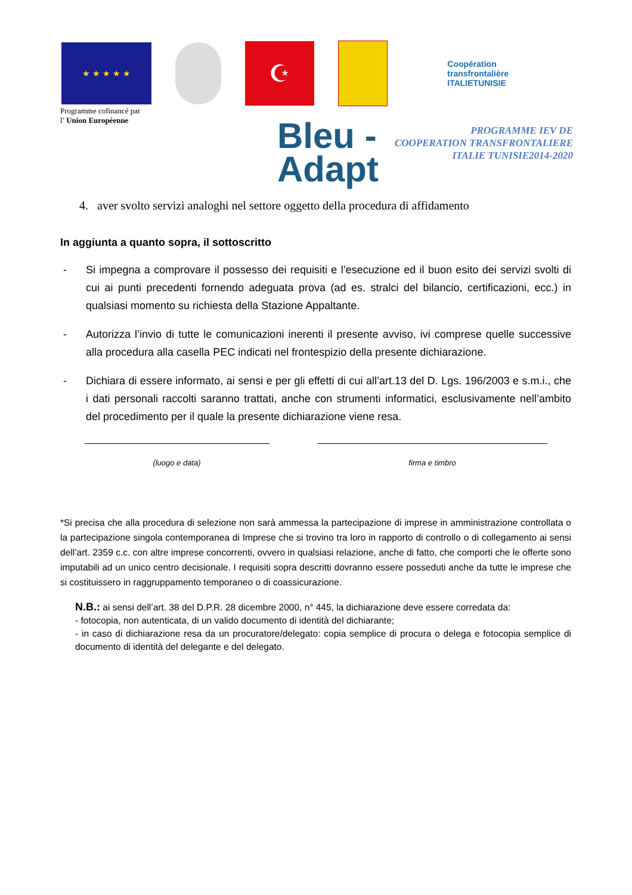★ ★ ★ ★ ★
☪
Coopération transfrontalière
ITALIETUNISIE
Programme cofinancé par
l’ Union Européenne
Bleu -
Adapt
PROGRAMME IEV DE
COOPERATION TRANSFRONTALIERE
ITALIE TUNISIE2014-2020
4. aver svolto servizi analoghi nel settore oggetto della procedura di affidamento
In aggiunta a quanto sopra, il sottoscritto
- Si impegna a comprovare il possesso dei requisiti e l’esecuzione ed il buon esito dei servizi svolti di cui ai punti precedenti fornendo adeguata prova (ad es. stralci del bilancio, certificazioni, ecc.) in qualsiasi momento su richiesta della Stazione Appaltante.
- Autorizza l’invio di tutte le comunicazioni inerenti il presente avviso, ivi comprese quelle successive alla procedura alla casella PEC indicati nel frontespizio della presente dichiarazione.
- Dichiara di essere informato, ai sensi e per gli effetti di cui all’art.13 del D. Lgs. 196/2003 e s.m.i., che i dati personali raccolti saranno trattati, anche con strumenti informatici, esclusivamente nell’ambito del procedimento per il quale la presente dichiarazione viene resa.
(luogo e data) firma e timbro
*Si precisa che alla procedura di selezione non sarà ammessa la partecipazione di imprese in amministrazione controllata o la partecipazione singola contemporanea di Imprese che si trovino tra loro in rapporto di controllo o di collegamento ai sensi dell’art. 2359 c.c. con altre imprese concorrenti, ovvero in qualsiasi relazione, anche di fatto, che comporti che le offerte sono imputabili ad un unico centro decisionale. I requisiti sopra descritti dovranno essere posseduti anche da tutte le imprese che si costituissero in raggruppamento temporaneo o di coassicurazione.
N.B.: ai sensi dell’art. 38 del D.P.R. 28 dicembre 2000, n° 445, la dichiarazione deve essere corredata da:
- fotocopia, non autenticata, di un valido documento di identità del dichiarante;
- in caso di dichiarazione resa da un procuratore/delegato: copia semplice di procura o delega e fotocopia semplice di documento di identità del delegante e del delegato.